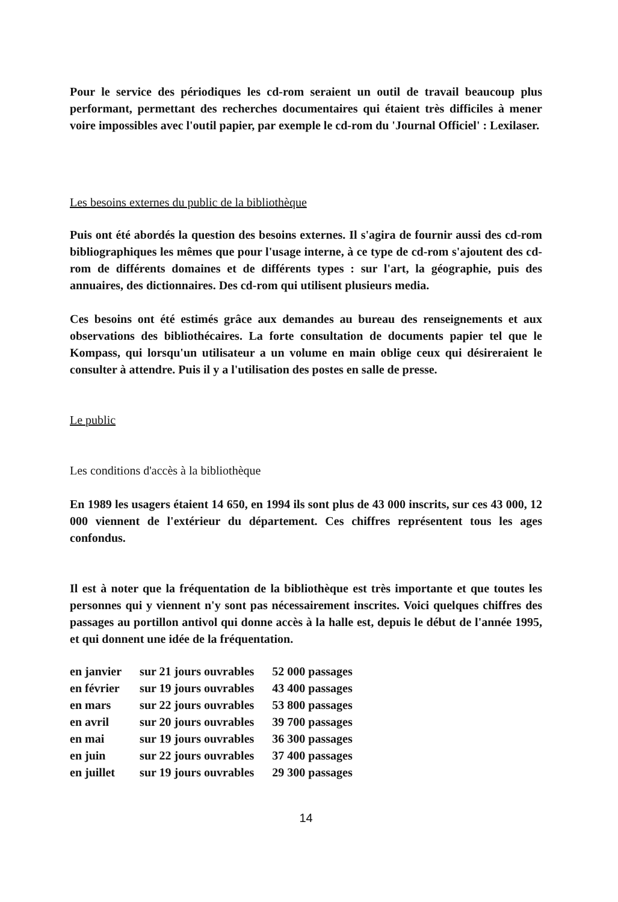Pour le service des périodiques les cd-rom seraient un outil de travail beaucoup plus performant, permettant des recherches documentaires qui étaient très difficiles à mener voire impossibles avec l'outil papier, par exemple le cd-rom du 'Journal Officiel' : Lexilaser.
Les besoins externes du public de la bibliothèque
Puis ont été abordés la question des besoins externes. Il s'agira de fournir aussi des cd-rom bibliographiques les mêmes que pour l'usage interne, à ce type de cd-rom s'ajoutent des cd-rom de différents domaines et de différents types : sur l'art, la géographie, puis des annuaires, des dictionnaires. Des cd-rom qui utilisent plusieurs media.
Ces besoins ont été estimés grâce aux demandes au bureau des renseignements et aux observations des bibliothécaires. La forte consultation de documents papier tel que le Kompass, qui lorsqu'un utilisateur a un volume en main oblige ceux qui désireraient le consulter à attendre. Puis il y a l'utilisation des postes en salle de presse.
Le public
Les conditions d'accès à la bibliothèque
En 1989 les usagers étaient 14 650, en 1994 ils sont plus de 43 000 inscrits, sur ces 43 000, 12 000 viennent de l'extérieur du département. Ces chiffres représentent tous les ages confondus.
Il est à noter que la fréquentation de la bibliothèque est très importante et que toutes les personnes qui y viennent n'y sont pas nécessairement inscrites. Voici quelques chiffres des passages au portillon antivol qui donne accès à la halle est, depuis le début de l'année 1995, et qui donnent une idée de la fréquentation.
| en janvier | sur 21 jours ouvrables | 52 000 passages |
| en février | sur 19 jours ouvrables | 43 400 passages |
| en mars | sur 22 jours ouvrables | 53 800 passages |
| en avril | sur 20 jours ouvrables | 39 700 passages |
| en mai | sur 19 jours ouvrables | 36 300 passages |
| en juin | sur 22 jours ouvrables | 37 400 passages |
| en juillet | sur 19 jours ouvrables | 29 300 passages |
14